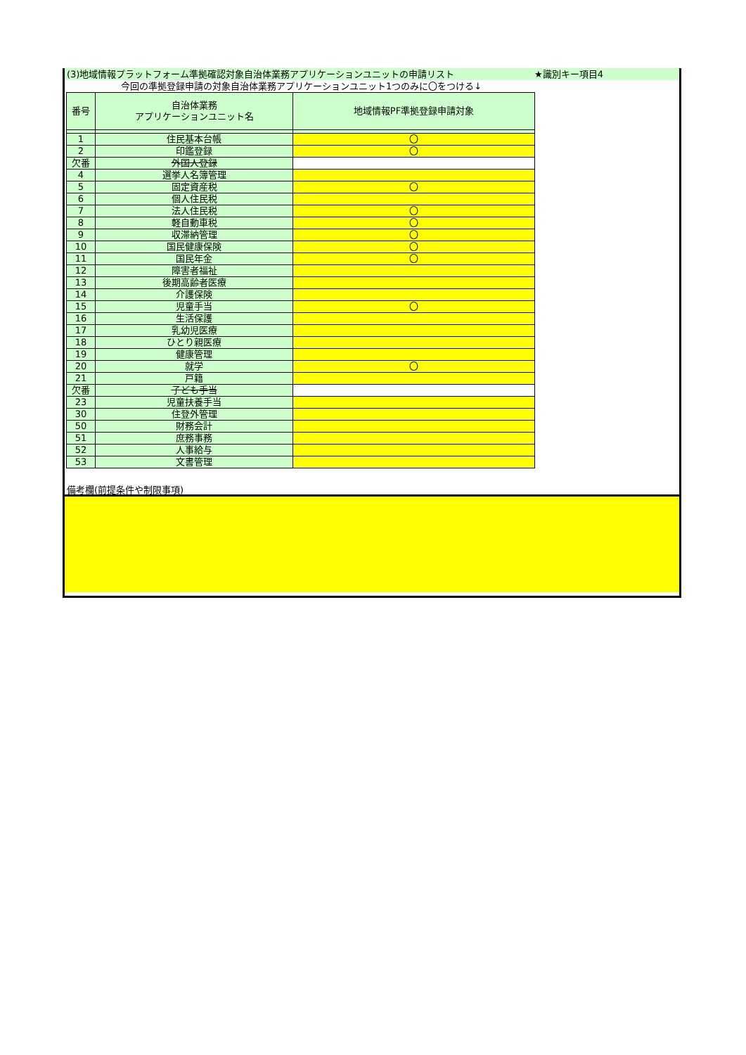(3)地域情報プラットフォーム準拠確認対象自治体業務アプリケーションユニットの申請リスト ★識別キー項目4
今回の準拠登録申請の対象自治体業務アプリケーションユニット1つのみに〇をつける↓
| 番号 | 自治体業務 アプリケーションユニット名 | 地域情報PF準拠登録申請対象 |
| --- | --- | --- |
| 1 | 住民基本台帳 | 〇 |
| 2 | 印鑑登録 | 〇 |
| 欠番 | 外国人登録 | |
| 4 | 選挙人名簿管理 | |
| 5 | 固定資産税 | 〇 |
| 6 | 個人住民税 | |
| 7 | 法人住民税 | 〇 |
| 8 | 軽自動車税 | 〇 |
| 9 | 収滞納管理 | 〇 |
| 10 | 国民健康保険 | 〇 |
| 11 | 国民年金 | 〇 |
| 12 | 障害者福祉 | |
| 13 | 後期高齢者医療 | |
| 14 | 介護保険 | |
| 15 | 児童手当 | 〇 |
| 16 | 生活保護 | |
| 17 | 乳幼児医療 | |
| 18 | ひとり親医療 | |
| 19 | 健康管理 | |
| 20 | 就学 | 〇 |
| 21 | 戸籍 | |
| 欠番 | 子ども手当 | |
| 23 | 児童扶養手当 | |
| 30 | 住登外管理 | |
| 50 | 財務会計 | |
| 51 | 庶務事務 | |
| 52 | 人事給与 | |
| 53 | 文書管理 | |
備考欄(前提条件や制限事項)